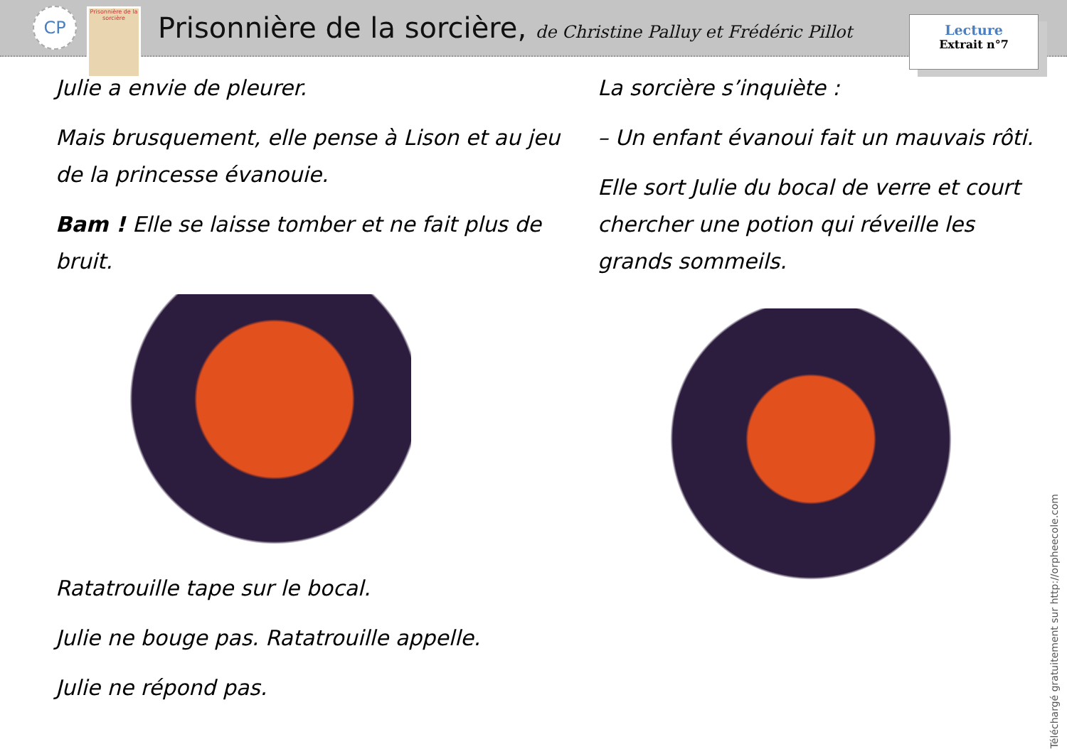CP
Prisonnière de la sorcière
Prisonnière de la sorcière, de Christine Palluy et Frédéric Pillot
Lecture
Extrait n°7
Julie a envie de pleurer.
Mais brusquement, elle pense à Lison et au jeu de la princesse évanouie.
Bam ! Elle se laisse tomber et ne fait plus de bruit.
Ratatrouille tape sur le bocal.
Julie ne bouge pas. Ratatrouille appelle.
Julie ne répond pas.
La sorcière s’inquiète :
– Un enfant évanoui fait un mauvais rôti.
Elle sort Julie du bocal de verre et court chercher une potion qui réveille les grands sommeils.
Téléchargé gratuitement sur http://orpheecole.com